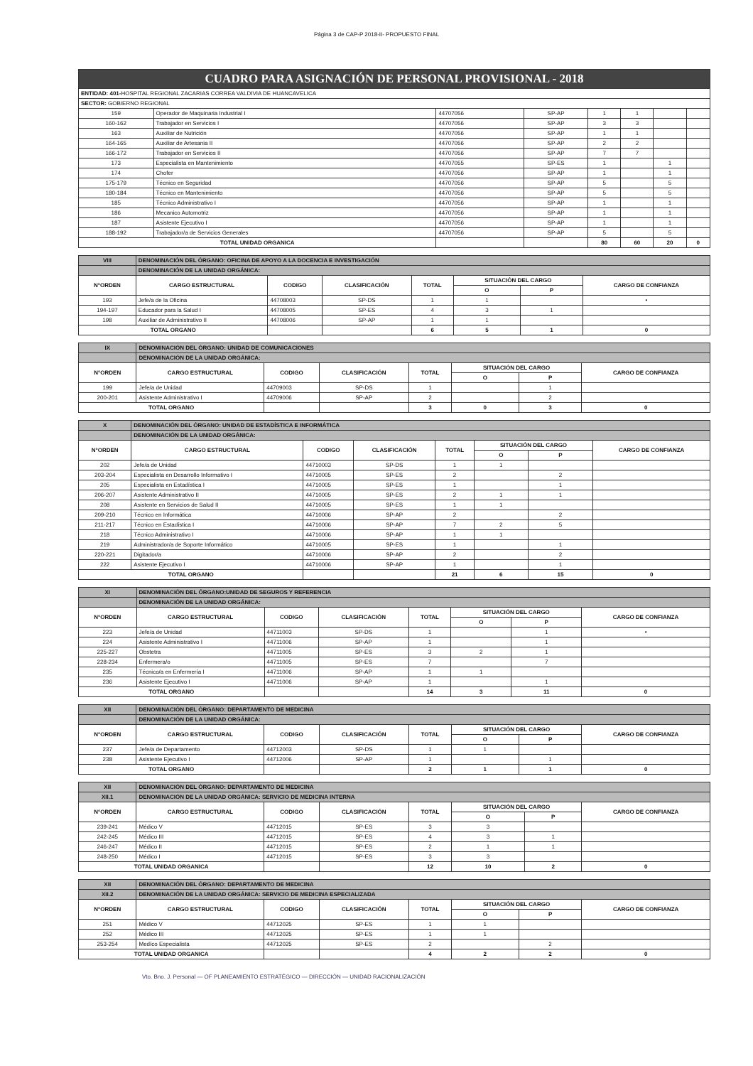Página 3 de CAP-P 2018-II- PROPUESTO FINAL
| CUADRO PARA ASIGNACIÓN DE PERSONAL PROVISIONAL - 2018 | | | | | | | |
| ENTIDAD: 401- HOSPITAL REGIONAL ZACARIAS CORREA VALDIVIA DE HUANCAVELICA | | | | | | | |
| SECTOR: GOBIERNO REGIONAL | | | | | | | |
| 159 | Operador de Maquinaria Industrial I | 44707056 | SP-AP | 1 | 1 | | |
| 160-162 | Trabajador en Servicios I | 44707056 | SP-AP | 3 | 3 | | |
| 163 | Auxiliar de Nutrición | 44707056 | SP-AP | 1 | 1 | | |
| 164-165 | Auxiliar de Artesania II | 44707056 | SP-AP | 2 | 2 | | |
| 166-172 | Trabajador en Servicios II | 44707056 | SP-AP | 7 | 7 | | |
| 173 | Especialista en Mantenimiento | 44707055 | SP-ES | 1 | | 1 | |
| 174 | Chofer | 44707056 | SP-AP | 1 | | 1 | |
| 175-179 | Técnico en Seguridad | 44707056 | SP-AP | 5 | | 5 | |
| 180-184 | Técnico en Mantenimiento | 44707056 | SP-AP | 5 | | 5 | |
| 185 | Técnico Administrativo I | 44707056 | SP-AP | 1 | | 1 | |
| 186 | Mecanico Automotriz | 44707056 | SP-AP | 1 | | 1 | |
| 187 | Asistente Ejecutivo I | 44707056 | SP-AP | 1 | | 1 | |
| 188-192 | Trabajador/a de Servicios Generales | 44707056 | SP-AP | 5 | | 5 | |
| TOTAL UNIDAD ORGANICA | | | | 80 | 60 | 20 | 0 |
| VIII | DENOMINACIÓN DEL ÓRGANO: OFICINA DE APOYO A LA DOCENCIA E INVESTIGACIÓN | | | | | | |
| | DENOMINACIÓN DE LA UNIDAD ORGÁNICA: | | | | | | |
| N°ORDEN | CARGO ESTRUCTURAL | CODIGO | CLASIFICACIÓN | TOTAL | SITUACIÓN DEL CARGO | | CARGO DE CONFIANZA |
| | | | | | O | P | |
| 193 | Jefe/a de la Oficina | 44708003 | SP-DS | 1 | 1 | | • |
| 194-197 | Educador para la Salud I | 44708005 | SP-ES | 4 | 3 | 1 | |
| 198 | Auxiliar de Administrativo II | 44708006 | SP-AP | 1 | 1 | | |
| TOTAL ORGANO | | | | 6 | 5 | 1 | 0 |
| IX | DENOMINACIÓN DEL ÓRGANO: UNIDAD DE COMUNICACIONES | | | | | | |
| | DENOMINACIÓN DE LA UNIDAD ORGÁNICA: | | | | | | |
| N°ORDEN | CARGO ESTRUCTURAL | CODIGO | CLASIFICACIÓN | TOTAL | SITUACIÓN DEL CARGO | | CARGO DE CONFIANZA |
| | | | | | O | P | |
| 199 | Jefe/a de Unidad | 44709003 | SP-DS | 1 | | 1 | |
| 200-201 | Asistente Administrativo I | 44709006 | SP-AP | 2 | | 2 | |
| TOTAL ORGANO | | | | 3 | 0 | 3 | 0 |
| X | DENOMINACIÓN DEL ÓRGANO: UNIDAD DE ESTADÍSTICA E INFORMÁTICA | | | | | | |
| | DENOMINACIÓN DE LA UNIDAD ORGÁNICA: | | | | | | |
| N°ORDEN | CARGO ESTRUCTURAL | CODIGO | CLASIFICACIÓN | TOTAL | SITUACIÓN DEL CARGO | | CARGO DE CONFIANZA |
| | | | | | O | P | |
| 202 | Jefe/a de Unidad | 44710003 | SP-DS | 1 | 1 | | |
| 203-204 | Especialista en Desarrollo Informativo I | 44710005 | SP-ES | 2 | | 2 | |
| 205 | Especialista en Estadística I | 44710005 | SP-ES | 1 | | 1 | |
| 206-207 | Asistente Administrativo II | 44710005 | SP-ES | 2 | 1 | 1 | |
| 208 | Asistente en Servicios de Salud II | 44710005 | SP-ES | 1 | 1 | | |
| 209-210 | Técnico en Informática | 44710006 | SP-AP | 2 | | 2 | |
| 211-217 | Técnico en Estadística I | 44710006 | SP-AP | 7 | 2 | 5 | |
| 218 | Técnico Administrativo I | 44710006 | SP-AP | 1 | 1 | | |
| 219 | Administrador/a de Soporte Informático | 44710005 | SP-ES | 1 | | 1 | |
| 220-221 | Digitador/a | 44710006 | SP-AP | 2 | | 2 | |
| 222 | Asistente Ejecutivo I | 44710006 | SP-AP | 1 | | 1 | |
| TOTAL ORGANO | | | | 21 | 6 | 15 | 0 |
| XI | DENOMINACIÓN DEL ÓRGANO:UNIDAD DE SEGUROS Y REFERENCIA | | | | | | |
| | DENOMINACIÓN DE LA UNIDAD ORGÁNICA: | | | | | | |
| N°ORDEN | CARGO ESTRUCTURAL | CODIGO | CLASIFICACIÓN | TOTAL | SITUACIÓN DEL CARGO | | CARGO DE CONFIANZA |
| | | | | | O | P | |
| 223 | Jefe/a de Unidad | 44711003 | SP-DS | 1 | | 1 | • |
| 224 | Asistente Administrativo I | 44711006 | SP-AP | 1 | | 1 | |
| 225-227 | Obstetra | 44711005 | SP-ES | 3 | 2 | 1 | |
| 228-234 | Enfermera/o | 44711005 | SP-ES | 7 | | 7 | |
| 235 | Técnico/a en Enfermería I | 44711006 | SP-AP | 1 | 1 | | |
| 236 | Asistente Ejecutivo I | 44711006 | SP-AP | 1 | | 1 | |
| TOTAL ORGANO | | | | 14 | 3 | 11 | 0 |
| XII | DENOMINACIÓN DEL ÓRGANO: DEPARTAMENTO DE MEDICINA | | | | | | |
| | DENOMINACIÓN DE LA UNIDAD ORGÁNICA: | | | | | | |
| N°ORDEN | CARGO ESTRUCTURAL | CODIGO | CLASIFICACIÓN | TOTAL | SITUACIÓN DEL CARGO | | CARGO DE CONFIANZA |
| | | | | | O | P | |
| 237 | Jefe/a de Departamento | 44712003 | SP-DS | 1 | 1 | | |
| 238 | Asistente Ejecutivo I | 44712006 | SP-AP | 1 | | 1 | |
| TOTAL ORGANO | | | | 2 | 1 | 1 | 0 |
| XII | DENOMINACIÓN DEL ÓRGANO: DEPARTAMENTO DE MEDICINA | | | | | | |
| XII.1 | DENOMINACIÓN DE LA UNIDAD ORGÁNICA: SERVICIO DE MEDICINA INTERNA | | | | | | |
| N°ORDEN | CARGO ESTRUCTURAL | CODIGO | CLASIFICACIÓN | TOTAL | SITUACIÓN DEL CARGO | | CARGO DE CONFIANZA |
| | | | | | O | P | |
| 239-241 | Médico V | 44712015 | SP-ES | 3 | 3 | | |
| 242-245 | Médico III | 44712015 | SP-ES | 4 | 3 | 1 | |
| 246-247 | Médico II | 44712015 | SP-ES | 2 | 1 | 1 | |
| 248-250 | Médico I | 44712015 | SP-ES | 3 | 3 | | |
| TOTAL UNIDAD ORGANICA | | | | 12 | 10 | 2 | 0 |
| XII | DENOMINACIÓN DEL ÓRGANO: DEPARTAMENTO DE MEDICINA | | | | | | |
| XII.2 | DENOMINACIÓN DE LA UNIDAD ORGÁNICA: SERVICIO DE MEDICINA ESPECIALIZADA | | | | | | |
| N°ORDEN | CARGO ESTRUCTURAL | CODIGO | CLASIFICACIÓN | TOTAL | SITUACIÓN DEL CARGO | | CARGO DE CONFIANZA |
| | | | | | O | P | |
| 251 | Médico V | 44712025 | SP-ES | 1 | 1 | | |
| 252 | Médico III | 44712025 | SP-ES | 1 | 1 | | |
| 253-254 | Medíco Especialista | 44712025 | SP-ES | 2 | | 2 | |
| TOTAL UNIDAD ORGANICA | | | | 4 | 2 | 2 | 0 |
Vto. Bno. J. Personal — OF PLANEAMIENTO ESTRATÉGICO — DIRECCIÓN — UNIDAD RACIONALIZACIÓN